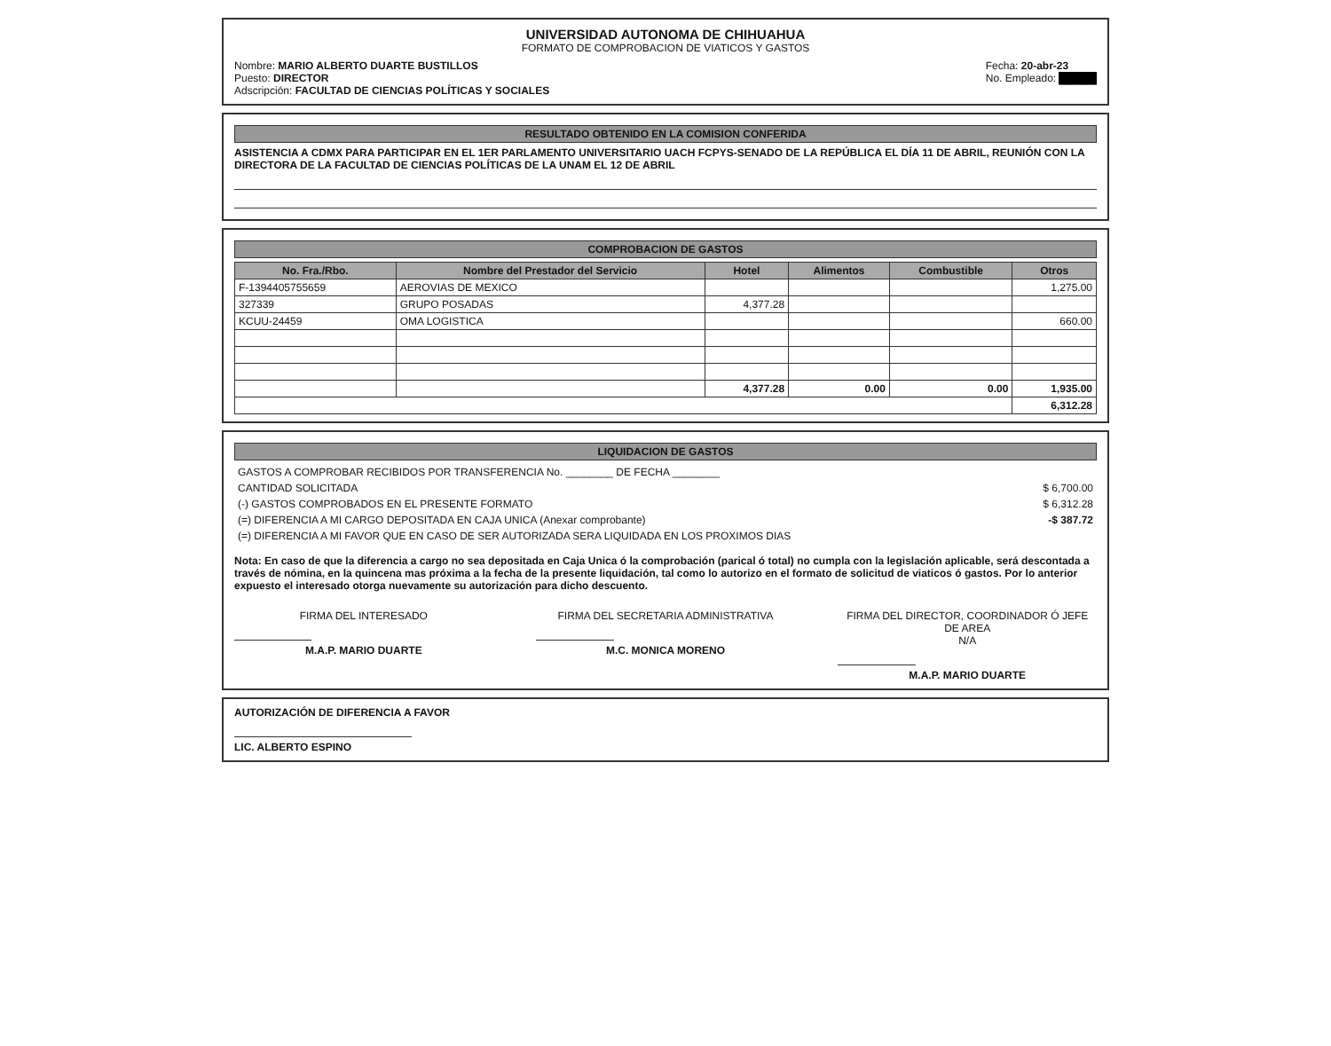UNIVERSIDAD AUTONOMA DE CHIHUAHUA
FORMATO DE COMPROBACION DE VIATICOS Y GASTOS
Nombre: MARIO ALBERTO DUARTE BUSTILLOS
Puesto: DIRECTOR
Adscripción: FACULTAD DE CIENCIAS POLÍTICAS Y SOCIALES
Fecha: 20-abr-23
No. Empleado: █████
RESULTADO OBTENIDO EN LA COMISION CONFERIDA
ASISTENCIA A CDMX PARA PARTICIPAR EN EL 1ER PARLAMENTO UNIVERSITARIO UACH FCPYS-SENADO DE LA REPÚBLICA EL DÍA 11 DE ABRIL, REUNIÓN CON LA DIRECTORA DE LA FACULTAD DE CIENCIAS POLÍTICAS DE LA UNAM EL 12 DE ABRIL
COMPROBACION DE GASTOS
| No. Fra./Rbo. | Nombre del Prestador del Servicio | Hotel | Alimentos | Combustible | Otros |
| --- | --- | --- | --- | --- | --- |
| F-1394405755659 | AEROVIAS DE MEXICO | | | | 1,275.00 |
| 327339 | GRUPO POSADAS | 4,377.28 | | | |
| KCUU-24459 | OMA LOGISTICA | | | | 660.00 |
| | | 4,377.28 | 0.00 | 0.00 | 1,935.00 |
| | | | | | 6,312.28 |
LIQUIDACION DE GASTOS
| GASTOS A COMPROBAR RECIBIDOS POR TRANSFERENCIA No. ________ DE FECHA ________ | |
| CANTIDAD SOLICITADA | $ 6,700.00 |
| (-) GASTOS COMPROBADOS EN EL PRESENTE FORMATO | $ 6,312.28 |
| (=) DIFERENCIA A MI CARGO DEPOSITADA EN CAJA UNICA (Anexar comprobante) | -$ 387.72 |
| (=) DIFERENCIA A MI FAVOR QUE EN CASO DE SER AUTORIZADA SERA LIQUIDADA EN LOS PROXIMOS DIAS | |
Nota: En caso de que la diferencia a cargo no sea depositada en Caja Unica ó la comprobación (parical ó total) no cumpla con la legislación aplicable, será descontada a través de nómina, en la quincena mas próxima a la fecha de la presente liquidación, tal como lo autorizo en el formato de solicitud de viaticos ó gastos. Por lo anterior expuesto el interesado otorga nuevamente su autorización para dicho descuento.
FIRMA DEL INTERESADO
M.A.P. MARIO DUARTE
FIRMA DEL SECRETARIA ADMINISTRATIVA
M.C. MONICA MORENO
FIRMA DEL DIRECTOR, COORDINADOR Ó JEFE DE AREA
N/A
M.A.P. MARIO DUARTE
AUTORIZACIÓN DE DIFERENCIA A FAVOR
LIC. ALBERTO ESPINO